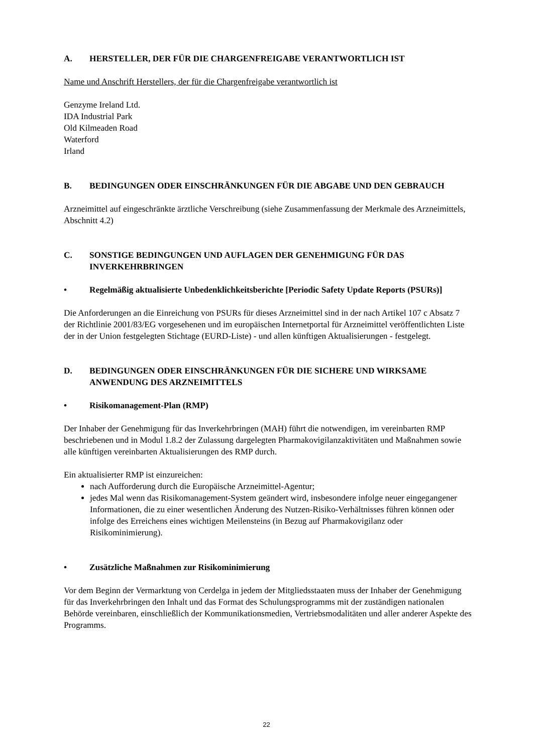A. HERSTELLER, DER FÜR DIE CHARGENFREIGABE VERANTWORTLICH IST
Name und Anschrift Herstellers, der für die Chargenfreigabe verantwortlich ist
Genzyme Ireland Ltd.
IDA Industrial Park
Old Kilmeaden Road
Waterford
Irland
B. BEDINGUNGEN ODER EINSCHRÄNKUNGEN FÜR DIE ABGABE UND DEN GEBRAUCH
Arzneimittel auf eingeschränkte ärztliche Verschreibung (siehe Zusammenfassung der Merkmale des Arzneimittels, Abschnitt 4.2)
C. SONSTIGE BEDINGUNGEN UND AUFLAGEN DER GENEHMIGUNG FÜR DAS INVERKEHRBRINGEN
• Regelmäßig aktualisierte Unbedenklichkeitsberichte [Periodic Safety Update Reports (PSURs)]
Die Anforderungen an die Einreichung von PSURs für dieses Arzneimittel sind in der nach Artikel 107 c Absatz 7 der Richtlinie 2001/83/EG vorgesehenen und im europäischen Internetportal für Arzneimittel veröffentlichten Liste der in der Union festgelegten Stichtage (EURD-Liste) - und allen künftigen Aktualisierungen - festgelegt.
D. BEDINGUNGEN ODER EINSCHRÄNKUNGEN FÜR DIE SICHERE UND WIRKSAME ANWENDUNG DES ARZNEIMITTELS
• Risikomanagement-Plan (RMP)
Der Inhaber der Genehmigung für das Inverkehrbringen (MAH) führt die notwendigen, im vereinbarten RMP beschriebenen und in Modul 1.8.2 der Zulassung dargelegten Pharmakovigilanzaktivitäten und Maßnahmen sowie alle künftigen vereinbarten Aktualisierungen des RMP durch.
Ein aktualisierter RMP ist einzureichen:
nach Aufforderung durch die Europäische Arzneimittel-Agentur;
jedes Mal wenn das Risikomanagement-System geändert wird, insbesondere infolge neuer eingegangener Informationen, die zu einer wesentlichen Änderung des Nutzen-Risiko-Verhältnisses führen können oder infolge des Erreichens eines wichtigen Meilensteins (in Bezug auf Pharmakovigilanz oder Risikominimierung).
• Zusätzliche Maßnahmen zur Risikominimierung
Vor dem Beginn der Vermarktung von Cerdelga in jedem der Mitgliedsstaaten muss der Inhaber der Genehmigung für das Inverkehrbringen den Inhalt und das Format des Schulungsprogramms mit der zuständigen nationalen Behörde vereinbaren, einschließlich der Kommunikationsmedien, Vertriebsmodalitäten und aller anderer Aspekte des Programms.
22